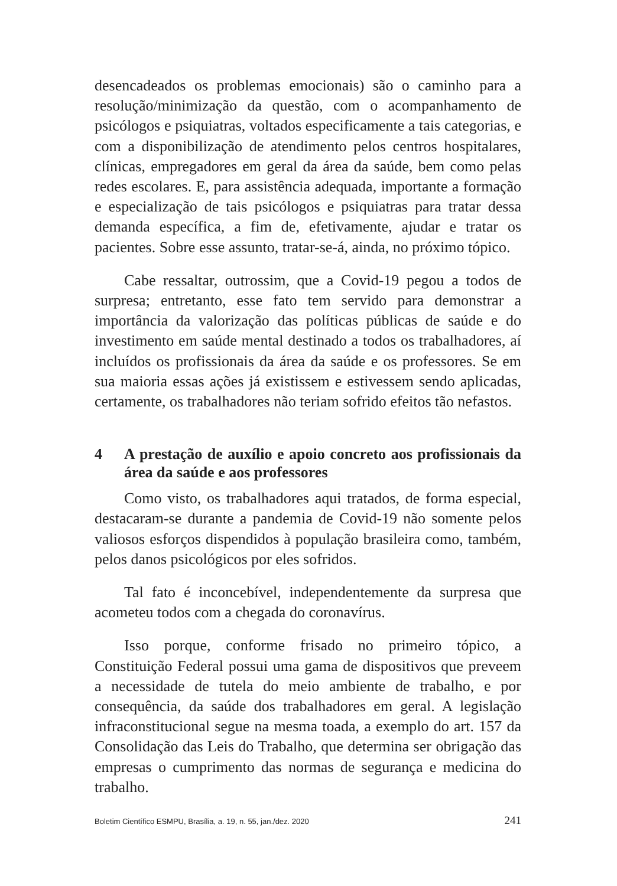desencadeados os problemas emocionais) são o caminho para a resolução/minimização da questão, com o acompanhamento de psicólogos e psiquiatras, voltados especificamente a tais categorias, e com a disponibilização de atendimento pelos centros hospitalares, clínicas, empregadores em geral da área da saúde, bem como pelas redes escolares. E, para assistência adequada, importante a formação e especialização de tais psicólogos e psiquiatras para tratar dessa demanda específica, a fim de, efetivamente, ajudar e tratar os pacientes. Sobre esse assunto, tratar-se-á, ainda, no próximo tópico.
Cabe ressaltar, outrossim, que a Covid-19 pegou a todos de surpresa; entretanto, esse fato tem servido para demonstrar a importância da valorização das políticas públicas de saúde e do investimento em saúde mental destinado a todos os trabalhadores, aí incluídos os profissionais da área da saúde e os professores. Se em sua maioria essas ações já existissem e estivessem sendo aplicadas, certamente, os trabalhadores não teriam sofrido efeitos tão nefastos.
4 A prestação de auxílio e apoio concreto aos profissionais da área da saúde e aos professores
Como visto, os trabalhadores aqui tratados, de forma especial, destacaram-se durante a pandemia de Covid-19 não somente pelos valiosos esforços dispendidos à população brasileira como, também, pelos danos psicológicos por eles sofridos.
Tal fato é inconcebível, independentemente da surpresa que acometeu todos com a chegada do coronavírus.
Isso porque, conforme frisado no primeiro tópico, a Constituição Federal possui uma gama de dispositivos que preveem a necessidade de tutela do meio ambiente de trabalho, e por consequência, da saúde dos trabalhadores em geral. A legislação infraconstitucional segue na mesma toada, a exemplo do art. 157 da Consolidação das Leis do Trabalho, que determina ser obrigação das empresas o cumprimento das normas de segurança e medicina do trabalho.
Boletim Científico ESMPU, Brasília, a. 19, n. 55, jan./dez. 2020 241